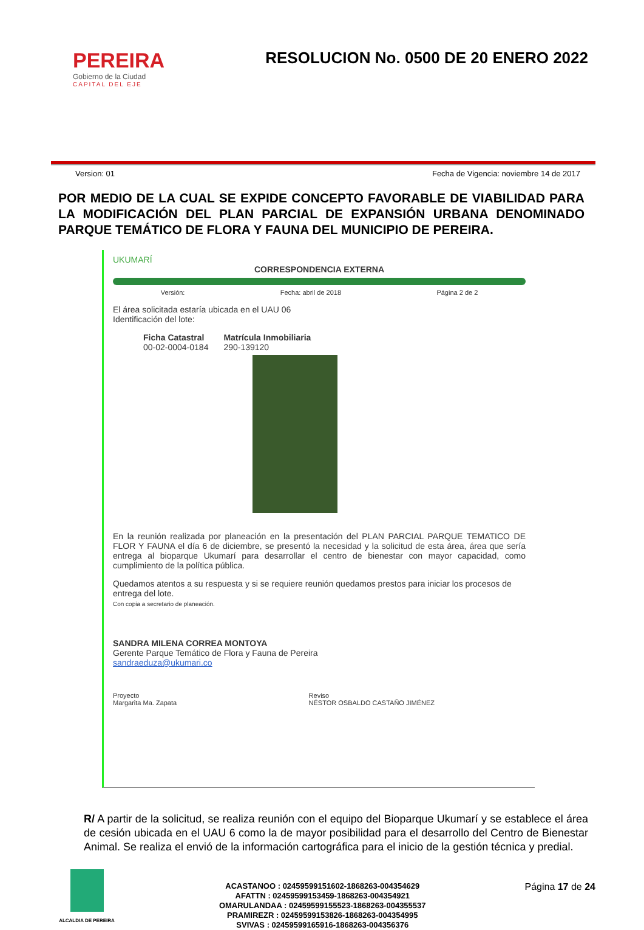PEREIRA
Gobierno de la Ciudad
CAPITAL DEL EJE
RESOLUCION No. 0500 DE 20 ENERO 2022
Version: 01 Fecha de Vigencia: noviembre 14 de 2017
POR MEDIO DE LA CUAL SE EXPIDE CONCEPTO FAVORABLE DE VIABILIDAD PARA LA MODIFICACIÓN DEL PLAN PARCIAL DE EXPANSIÓN URBANA DENOMINADO PARQUE TEMÁTICO DE FLORA Y FAUNA DEL MUNICIPIO DE PEREIRA.
UKUMARÍ
CORRESPONDENCIA EXTERNA
Versión: Fecha: abril de 2018 Página 2 de 2
El área solicitada estaría ubicada en el UAU 06
Identificación del lote:
Ficha Catastral
00-02-0004-0184
Matrícula Inmobiliaria
290-139120
En la reunión realizada por planeación en la presentación del PLAN PARCIAL PARQUE TEMATICO DE FLOR Y FAUNA el día 6 de diciembre, se presentó la necesidad y la solicitud de esta área, área que sería entrega al bioparque Ukumarí para desarrollar el centro de bienestar con mayor capacidad, como cumplimiento de la política pública.
Quedamos atentos a su respuesta y si se requiere reunión quedamos prestos para iniciar los procesos de entrega del lote.
Con copia a secretario de planeación.
SANDRA MILENA CORREA MONTOYA
Gerente Parque Temático de Flora y Fauna de Pereira
sandraeduza@ukumari.co
Proyecto
Margarita Ma. Zapata Reviso
NÉSTOR OSBALDO CASTAÑO JIMÉNEZ
R/ A partir de la solicitud, se realiza reunión con el equipo del Bioparque Ukumarí y se establece el área de cesión ubicada en el UAU 6 como la de mayor posibilidad para el desarrollo del Centro de Bienestar Animal. Se realiza el envió de la información cartográfica para el inicio de la gestión técnica y predial.
ALCALDIA DE PEREIRA
ACASTANOO : 02459599151602-1868263-004354629
AFATTN : 02459599153459-1868263-004354921
OMARULANDAA : 02459599155523-1868263-004355537
PRAMIREZR : 02459599153826-1868263-004354995
SVIVAS : 02459599165916-1868263-004356376
Página 17 de 24